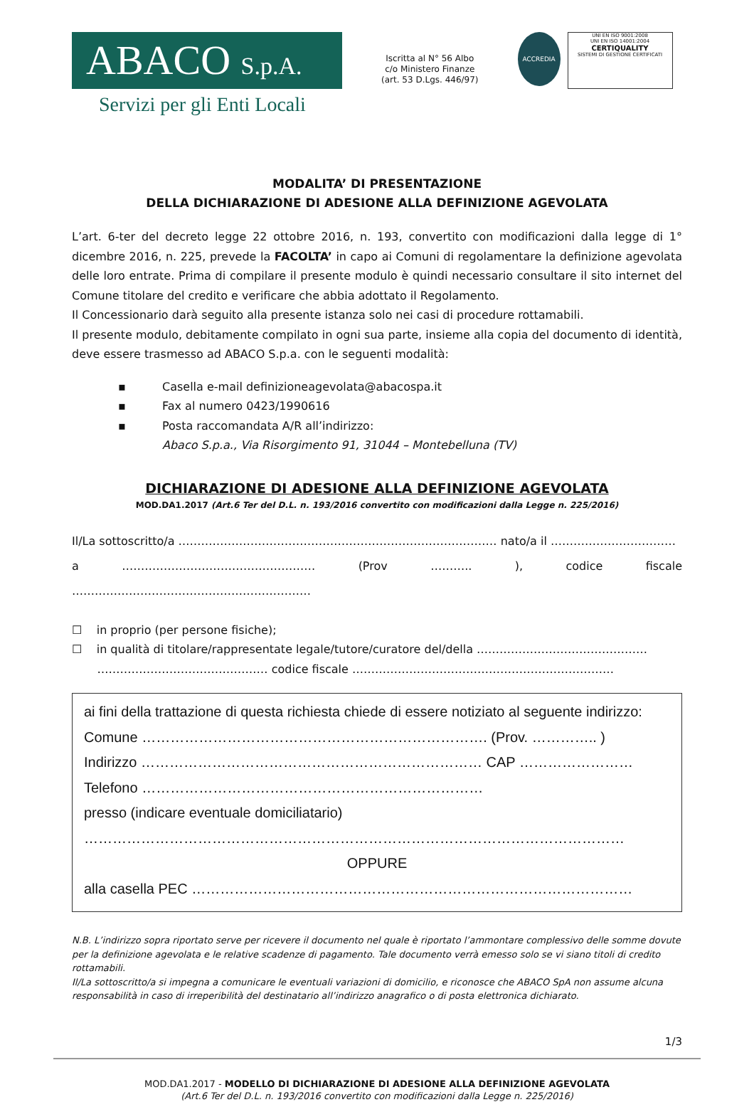ABACO S.p.A.
Servizi per gli Enti Locali
Iscritta al N° 56 Albo
c/o Ministero Finanze
(art. 53 D.Lgs. 446/97)
ACCREDIA
UNI EN ISO 9001:2008
UNI EN ISO 14001:2004
CERTIQUALITY
SISTEMI DI GESTIONE CERTIFICATI
MODALITA’ DI PRESENTAZIONE
DELLA DICHIARAZIONE DI ADESIONE ALLA DEFINIZIONE AGEVOLATA
L’art. 6-ter del decreto legge 22 ottobre 2016, n. 193, convertito con modificazioni dalla legge di 1° dicembre 2016, n. 225, prevede la FACOLTA’ in capo ai Comuni di regolamentare la definizione agevolata delle loro entrate. Prima di compilare il presente modulo è quindi necessario consultare il sito internet del Comune titolare del credito e verificare che abbia adottato il Regolamento.
Il Concessionario darà seguito alla presente istanza solo nei casi di procedure rottamabili.
Il presente modulo, debitamente compilato in ogni sua parte, insieme alla copia del documento di identità, deve essere trasmesso ad ABACO S.p.a. con le seguenti modalità:
▪ Casella e-mail definizioneagevolata@abacospa.it
▪ Fax al numero 0423/1990616
▪ Posta raccomandata A/R all’indirizzo:
Abaco S.p.a., Via Risorgimento 91, 31044 – Montebelluna (TV)
DICHIARAZIONE DI ADESIONE ALLA DEFINIZIONE AGEVOLATA
MOD.DA1.2017 (Art.6 Ter del D.L. n. 193/2016 convertito con modificazioni dalla Legge n. 225/2016)
Il/La sottoscritto/a ………………………………………………………………………… nato/a il ……………………………
a …………………………………………… (Prov ……….. ), codice fiscale ………………………………………………………
☐ in proprio (per persone fisiche);
☐ in qualità di titolare/rappresentate legale/tutore/curatore del/della ………………………………………
……………………………………… codice fiscale ……………………………………………………………
ai fini della trattazione di questa richiesta chiede di essere notiziato al seguente indirizzo:
Comune ………………………………………………………………. (Prov. ………….. )
Indirizzo ……………………………………………………………… CAP ……………………
Telefono ………………………………………………………………
presso (indicare eventuale domiciliatario)
……………………………………………………………………………………………………
OPPURE
alla casella PEC …………………………………………………………………………………
N.B. L’indirizzo sopra riportato serve per ricevere il documento nel quale è riportato l’ammontare complessivo delle somme dovute per la definizione agevolata e le relative scadenze di pagamento. Tale documento verrà emesso solo se vi siano titoli di credito rottamabili.
Il/La sottoscritto/a si impegna a comunicare le eventuali variazioni di domicilio, e riconosce che ABACO SpA non assume alcuna responsabilità in caso di irreperibilità del destinatario all’indirizzo anagrafico o di posta elettronica dichiarato.
1/3
MOD.DA1.2017 - MODELLO DI DICHIARAZIONE DI ADESIONE ALLA DEFINIZIONE AGEVOLATA
(Art.6 Ter del D.L. n. 193/2016 convertito con modificazioni dalla Legge n. 225/2016)